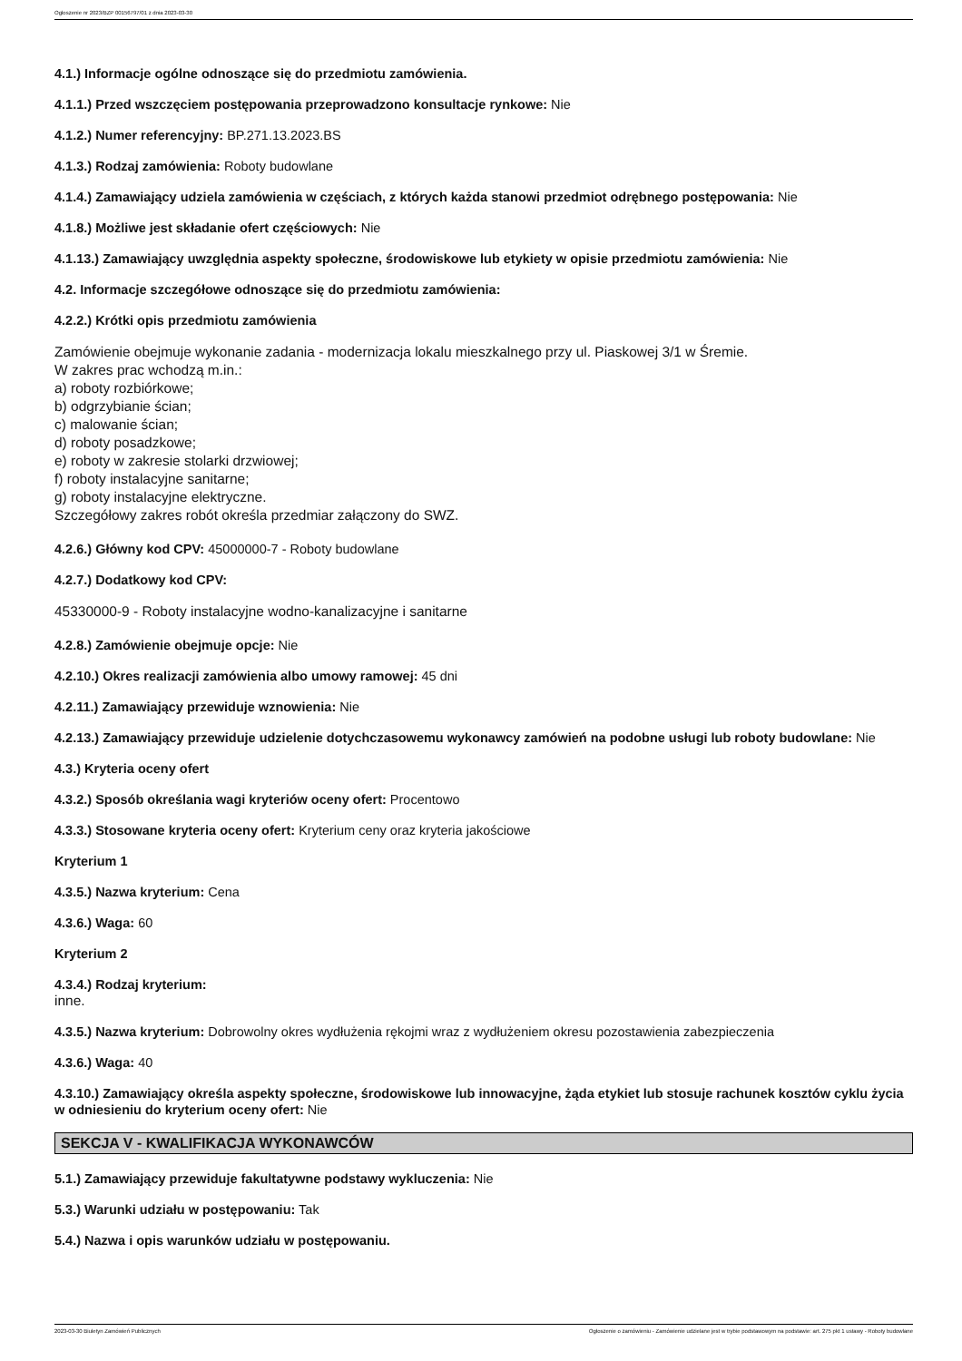Ogłoszenie nr 2023/BZP 00156797/01 z dnia 2023-03-30
4.1.) Informacje ogólne odnoszące się do przedmiotu zamówienia.
4.1.1.) Przed wszczęciem postępowania przeprowadzono konsultacje rynkowe: Nie
4.1.2.) Numer referencyjny: BP.271.13.2023.BS
4.1.3.) Rodzaj zamówienia: Roboty budowlane
4.1.4.) Zamawiający udziela zamówienia w częściach, z których każda stanowi przedmiot odrębnego postępowania: Nie
4.1.8.) Możliwe jest składanie ofert częściowych: Nie
4.1.13.) Zamawiający uwzględnia aspekty społeczne, środowiskowe lub etykiety w opisie przedmiotu zamówienia: Nie
4.2. Informacje szczegółowe odnoszące się do przedmiotu zamówienia:
4.2.2.) Krótki opis przedmiotu zamówienia
Zamówienie obejmuje wykonanie zadania - modernizacja lokalu mieszkalnego przy ul. Piaskowej 3/1 w Śremie.
W zakres prac wchodzą m.in.:
a) roboty rozbiórkowe;
b) odgrzybianie ścian;
c) malowanie ścian;
d) roboty posadzkowe;
e) roboty w zakresie stolarki drzwiowej;
f) roboty instalacyjne sanitarne;
g) roboty instalacyjne elektryczne.
Szczegółowy zakres robót określa przedmiar załączony do SWZ.
4.2.6.) Główny kod CPV: 45000000-7 - Roboty budowlane
4.2.7.) Dodatkowy kod CPV:
45330000-9 - Roboty instalacyjne wodno-kanalizacyjne i sanitarne
4.2.8.) Zamówienie obejmuje opcje: Nie
4.2.10.) Okres realizacji zamówienia albo umowy ramowej: 45 dni
4.2.11.) Zamawiający przewiduje wznowienia: Nie
4.2.13.) Zamawiający przewiduje udzielenie dotychczasowemu wykonawcy zamówień na podobne usługi lub roboty budowlane: Nie
4.3.) Kryteria oceny ofert
4.3.2.) Sposób określania wagi kryteriów oceny ofert: Procentowo
4.3.3.) Stosowane kryteria oceny ofert: Kryterium ceny oraz kryteria jakościowe
Kryterium 1
4.3.5.) Nazwa kryterium: Cena
4.3.6.) Waga: 60
Kryterium 2
4.3.4.) Rodzaj kryterium:
inne.
4.3.5.) Nazwa kryterium: Dobrowolny okres wydłużenia rękojmi wraz z wydłużeniem okresu pozostawienia zabezpieczenia
4.3.6.) Waga: 40
4.3.10.) Zamawiający określa aspekty społeczne, środowiskowe lub innowacyjne, żąda etykiet lub stosuje rachunek kosztów cyklu życia w odniesieniu do kryterium oceny ofert: Nie
SEKCJA V - KWALIFIKACJA WYKONAWCÓW
5.1.) Zamawiający przewiduje fakultatywne podstawy wykluczenia: Nie
5.3.) Warunki udziału w postępowaniu: Tak
5.4.) Nazwa i opis warunków udziału w postępowaniu.
2023-03-30 Biuletyn Zamówień Publicznych Ogłoszenie o zamówieniu - Zamówienie udzielane jest w trybie podstawowym na podstawie: art. 275 pkt 1 ustawy - Roboty budowlane